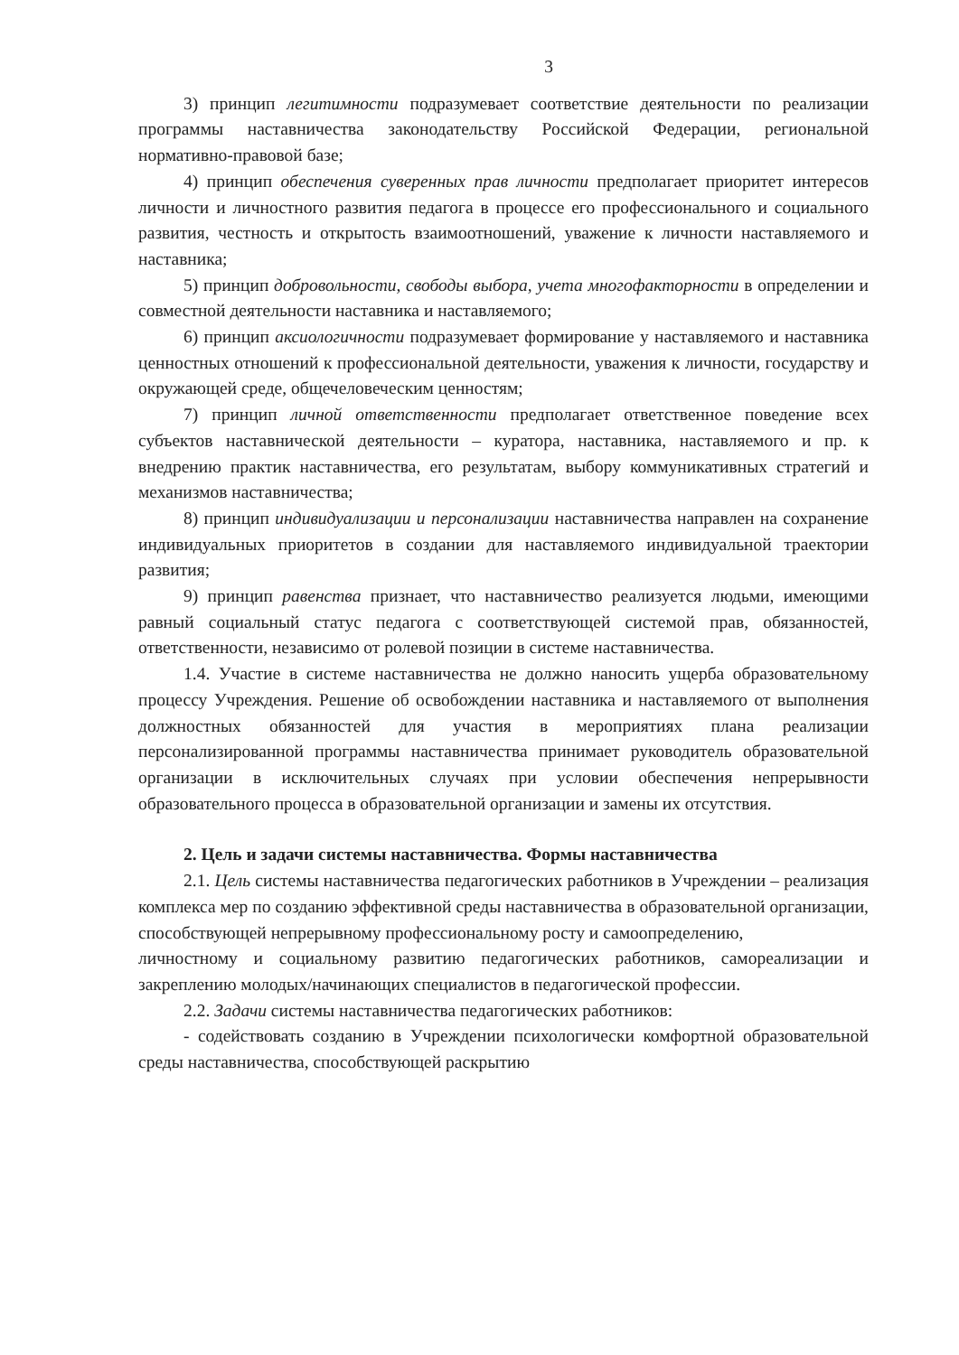3
3) принцип легитимности подразумевает соответствие деятельности по реализации программы наставничества законодательству Российской Федерации, региональной нормативно-правовой базе;
4) принцип обеспечения суверенных прав личности предполагает приоритет интересов личности и личностного развития педагога в процессе его профессионального и социального развития, честность и открытость взаимоотношений, уважение к личности наставляемого и наставника;
5) принцип добровольности, свободы выбора, учета многофакторности в определении и совместной деятельности наставника и наставляемого;
6) принцип аксиологичности подразумевает формирование у наставляемого и наставника ценностных отношений к профессиональной деятельности, уважения к личности, государству и окружающей среде, общечеловеческим ценностям;
7) принцип личной ответственности предполагает ответственное поведение всех субъектов наставнической деятельности – куратора, наставника, наставляемого и пр. к внедрению практик наставничества, его результатам, выбору коммуникативных стратегий и механизмов наставничества;
8) принцип индивидуализации и персонализации наставничества направлен на сохранение индивидуальных приоритетов в создании для наставляемого индивидуальной траектории развития;
9) принцип равенства признает, что наставничество реализуется людьми, имеющими равный социальный статус педагога с соответствующей системой прав, обязанностей, ответственности, независимо от ролевой позиции в системе наставничества.
1.4. Участие в системе наставничества не должно наносить ущерба образовательному процессу Учреждения. Решение об освобождении наставника и наставляемого от выполнения должностных обязанностей для участия в мероприятиях плана реализации персонализированной программы наставничества принимает руководитель образовательной организации в исключительных случаях при условии обеспечения непрерывности образовательного процесса в образовательной организации и замены их отсутствия.
2. Цель и задачи системы наставничества. Формы наставничества
2.1. Цель системы наставничества педагогических работников в Учреждении – реализация комплекса мер по созданию эффективной среды наставничества в образовательной организации, способствующей непрерывному профессиональному росту и самоопределению,
личностному и социальному развитию педагогических работников, самореализации и закреплению молодых/начинающих специалистов в педагогической профессии.
2.2. Задачи системы наставничества педагогических работников:
- содействовать созданию в Учреждении психологически комфортной образовательной среды наставничества, способствующей раскрытию